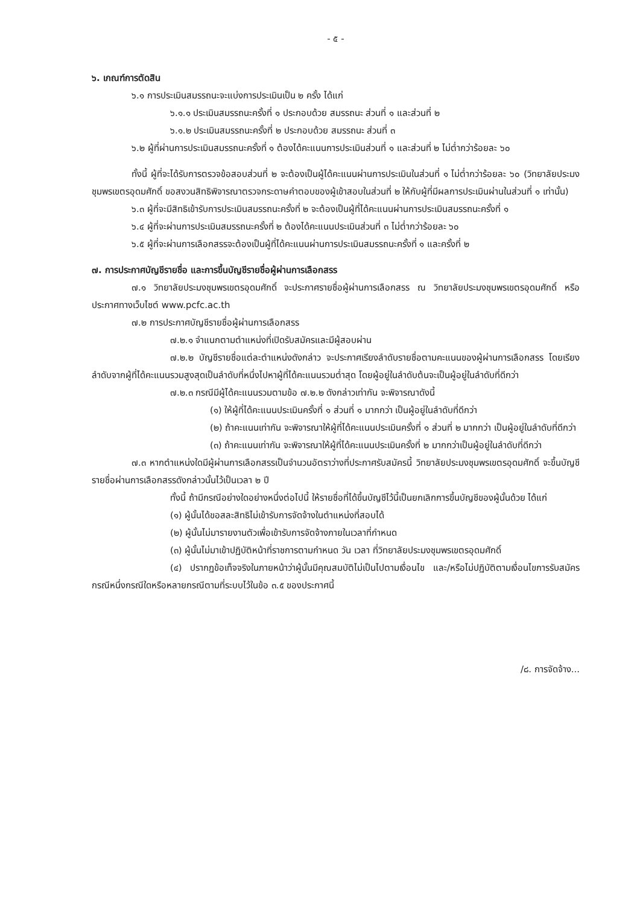- ๕ -
๖. เกณฑ์การตัดสิน
๖.๑ การประเมินสมรรถนะจะแบ่งการประเมินเป็น ๒ ครั้ง ได้แก่
๖.๑.๑ ประเมินสมรรถนะครั้งที่ ๑ ประกอบด้วย สมรรถนะ ส่วนที่ ๑ และส่วนที่ ๒
๖.๑.๒ ประเมินสมรรถนะครั้งที่ ๒ ประกอบด้วย สมรรถนะ ส่วนที่ ๓
๖.๒ ผู้ที่ผ่านการประเมินสมรรถนะครั้งที่ ๑ ต้องได้คะแนนการประเมินส่วนที่ ๑ และส่วนที่ ๒ ไม่ต่ำกว่าร้อยละ ๖๐
ทั้งนี้ ผู้ที่จะได้รับการตรวจข้อสอบส่วนที่ ๒ จะต้องเป็นผู้ได้คะแนนผ่านการประเมินในส่วนที่ ๑ ไม่ต่ำกว่าร้อยละ ๖๐ (วิทยาลัยประมงชุมพรเขตรอุดมศักดิ์ ขอสงวนสิทธิพิจารณาตรวจกระดาษคำตอบของผู้เข้าสอบในส่วนที่ ๒ ให้กับผู้ที่มีผลการประเมินผ่านในส่วนที่ ๑ เท่านั้น)
๖.๓ ผู้ที่จะมีสิทธิเข้ารับการประเมินสมรรถนะครั้งที่ ๒ จะต้องเป็นผู้ที่ได้คะแนนผ่านการประเมินสมรรถนะครั้งที่ ๑
๖.๔ ผู้ที่จะผ่านการประเมินสมรรถนะครั้งที่ ๒ ต้องได้คะแนนประเมินส่วนที่ ๓ ไม่ต่ำกว่าร้อยละ ๖๐
๖.๕ ผู้ที่จะผ่านการเลือกสรรจะต้องเป็นผู้ที่ได้คะแนนผ่านการประเมินสมรรถนะครั้งที่ ๑ และครั้งที่ ๒
๗. การประกาศบัญชีรายชื่อ และการขึ้นบัญชีรายชื่อผู้ผ่านการเลือกสรร
๗.๑ วิทยาลัยประมงชุมพรเขตรอุดมศักดิ์ จะประกาศรายชื่อผู้ผ่านการเลือกสรร ณ วิทยาลัยประมงชุมพรเขตรอุดมศักดิ์ หรือประกาศทางเว็บไซต์ www.pcfc.ac.th
๗.๒ การประกาศบัญชีรายชื่อผู้ผ่านการเลือกสรร
๗.๒.๑ จำแนกตามตำแหน่งที่เปิดรับสมัครและมีผู้สอบผ่าน
๗.๒.๒ บัญชีรายชื่อแต่ละตำแหน่งดังกล่าว จะประกาศเรียงลำดับรายชื่อตามคะแนนของผู้ผ่านการเลือกสรร โดยเรียงลำดับจากผู้ที่ได้คะแนนรวมสูงสุดเป็นลำดับที่หนึ่งไปหาผู้ที่ได้คะแนนรวมต่ำสุด โดยผู้อยู่ในลำดับต้นจะเป็นผู้อยู่ในลำดับที่ดีกว่า
๗.๒.๓ กรณีมีผู้ได้คะแนนรวมตามข้อ ๗.๒.๒ ดังกล่าวเท่ากัน จะพิจารณาดังนี้
(๑) ให้ผู้ที่ได้คะแนนประเมินครั้งที่ ๑ ส่วนที่ ๑ มากกว่า เป็นผู้อยู่ในลำดับที่ดีกว่า
(๒) ถ้าคะแนนเท่ากัน จะพิจารณาให้ผู้ที่ได้คะแนนประเมินครั้งที่ ๑ ส่วนที่ ๒ มากกว่า เป็นผู้อยู่ในลำดับที่ดีกว่า
(๓) ถ้าคะแนนเท่ากัน จะพิจารณาให้ผู้ที่ได้คะแนนประเมินครั้งที่ ๒ มากกว่าเป็นผู้อยู่ในลำดับที่ดีกว่า
๗.๓ หากตำแหน่งใดมีผู้ผ่านการเลือกสรรเป็นจำนวนอัตราว่างที่ประกาศรับสมัครนี้ วิทยาลัยประมงชุมพรเขตรอุดมศักดิ์ จะขึ้นบัญชีรายชื่อผ่านการเลือกสรรดังกล่าวนั้นไว้เป็นเวลา ๒ ปี
ทั้งนี้ ถ้ามีกรณีอย่างใดอย่างหนึ่งต่อไปนี้ ให้รายชื่อที่ได้ขึ้นบัญชีไว้นี้เป็นยกเลิกการขึ้นบัญชีของผู้นั้นด้วย ได้แก่
(๑) ผู้นั้นได้ขอสละสิทธิไม่เข้ารับการจัดจ้างในตำแหน่งที่สอบได้
(๒) ผู้นั้นไม่มารายงานตัวเพื่อเข้ารับการจัดจ้างภายในเวลาที่กำหนด
(๓) ผู้นั้นไม่มาเข้าปฏิบัติหน้าที่ราชการตามกำหนด วัน เวลา ที่วิทยาลัยประมงชุมพรเขตรอุดมศักดิ์
(๔) ปรากฏข้อเท็จจริงในภายหน้าว่าผู้นั้นมีคุณสมบัติไม่เป็นไปตามเงื่อนไข และ/หรือไม่ปฏิบัติตามเงื่อนไขการรับสมัครกรณีหนึ่งกรณีใดหรือหลายกรณีตามที่ระบบไว้ในข้อ ๓.๕ ของประกาศนี้
/๘. การจัดจ้าง...